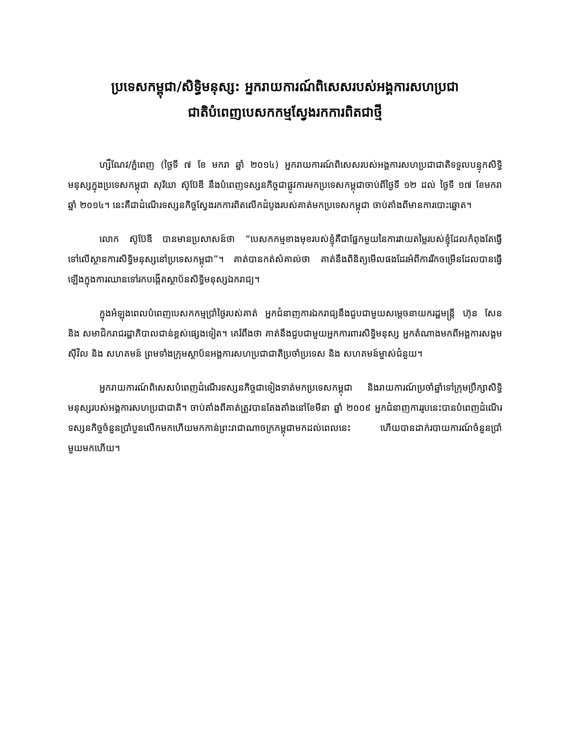ប្រទេសកម្ពុជា/សិទ្ធិមនុស្ស: អ្នករាយការណ៍ពិសេសរបស់អង្គការសហប្រជា
ជាតិបំពេញបេសកកម្មស្វែងរកការពិតជាថ្មី
ហ្សឺណែវ/ភ្នំពេញ (ថ្ងៃទី ៧ ខែ មករា ឆ្នាំ ២០១៤) អ្នករាយការណ៍ពិសេសរបស់អង្គការសហប្រជាជាតិទទួលបន្ទុកសិទ្ធិមនុស្សក្នុងប្រទេសកម្ពុជា សុរិយា ស៊ូប៊ែឌី នឹងបំពេញទស្សនកិច្ចជាផ្លូវការមកប្រទេសកម្ពុជាចាប់ពីថ្ងៃទី ១២ ដល់ ថ្ងៃទី ១៧ ខែមករា ឆ្នាំ ២០១៤។ នេះគឺជាដំណើរទស្សនកិច្ចស្វែងរកការពិតលើកដំបូងរបស់គាត់មកប្រទេសកម្ពុជា ចាប់តាំងពីមានការបោះឆ្នោត។
លោក ស៊ូប៊ែឌី បានមានប្រសាសន៍ថា “បេសកកម្មខាងមុខរបស់ខ្ញុំគឺជាផ្នែកមួយនៃការវាយតម្លៃរបស់ខ្ញុំដែលកំពុងតែធ្វើទៅលើស្ថានការសិទ្ធិមនុស្សនៅប្រទេសកម្ពុជា”។ គាត់បានកត់សំគាល់ថា គាត់នឹងពិនិត្យមើលផងដែរអំពីការរីកចម្រើនដែលបានធ្វើឡើងក្នុងការឈានទៅរកបង្កើតស្ថាប័នសិទ្ធិមនុស្សឯករាជ្យ។
ក្នុងអំឡុងពេលបំពេញបេសកកម្មប្រាំថ្ងៃរបស់គាត់ អ្នកជំនាញការឯករាជ្យនឹងជួបជាមួយសម្តេចនាយករដ្ឋមន្ត្រី ហ៊ុន សែន និង សមាជិករាជរដ្ឋាភិបាលជាន់ខ្ពស់ផ្សេងទៀត។ គេរំពឹងថា គាត់នឹងជួបជាមួយអ្នកការពារសិទ្ធិមនុស្ស អ្នកតំណាងមកពីអង្គការសង្គមស៊ីវិល និង សហគមន៍ ព្រមទាំងក្រុមស្ថាប័នអង្គការសហប្រជាជាតិប្រចាំប្រទេស និង សហគមន៍ម្ចាស់ជំនួយ។
អ្នករាយការណ៍ពិសេសបំពេញដំណើរទស្សនកិច្ចជាទៀងទាត់មកប្រទេសកម្ពុជា និងរាយការណ៍ប្រចាំឆ្នាំទៅក្រុមប្រឹក្សាសិទ្ធិមនុស្សរបស់អង្គការសហប្រជាជាតិ។ ចាប់តាំងពីគាត់ត្រូវបានតែងតាំងនៅខែមីនា ឆ្នាំ ២០០៩ អ្នកជំនាញការរូបនេះបានបំពេញដំណើរទស្សនកិច្ចចំនួនប្រាំបួនលើកមកហើយមកកាន់ព្រះរាជាណាចក្រកម្ពុជាមកដល់ពេលនេះ ហើយបានដាក់របាយការណ៍ចំនួនប្រាំមួយមកហើយ។